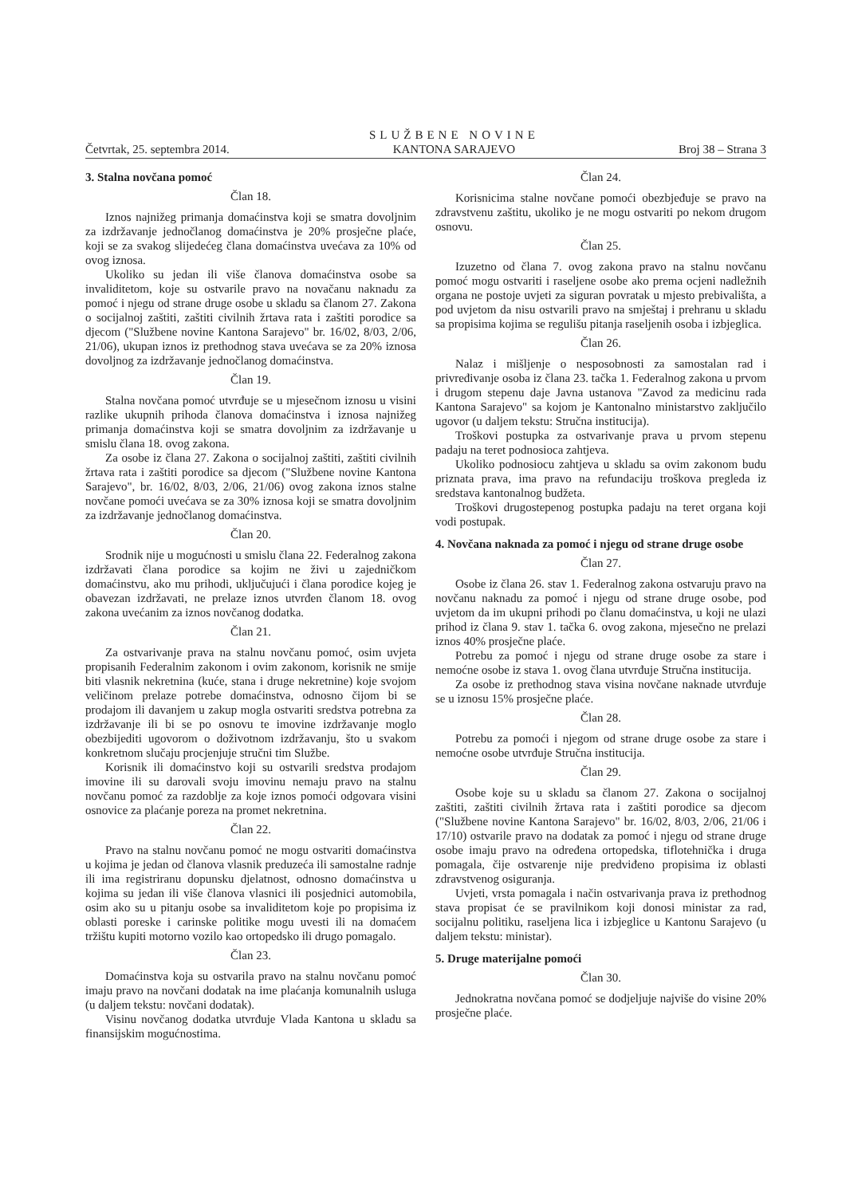Četvrtak, 25. septembra 2014.
SLUŽBENE NOVINE
KANTONA SARAJEVO
Broj 38 – Strana 3
3. Stalna novčana pomoć
Član 18.
Iznos najnižeg primanja domaćinstva koji se smatra dovoljnim za izdržavanje jednočlanog domaćinstva je 20% prosječne plaće, koji se za svakog slijedećeg člana domaćinstva uvećava za 10% od ovog iznosa.
Ukoliko su jedan ili više članova domaćinstva osobe sa invaliditetom, koje su ostvarile pravo na novačanu naknadu za pomoć i njegu od strane druge osobe u skladu sa članom 27. Zakona o socijalnoj zaštiti, zaštiti civilnih žrtava rata i zaštiti porodice sa djecom ("Službene novine Kantona Sarajevo" br. 16/02, 8/03, 2/06, 21/06), ukupan iznos iz prethodnog stava uvećava se za 20% iznosa dovoljnog za izdržavanje jednočlanog domaćinstva.
Član 19.
Stalna novčana pomoć utvrđuje se u mjesečnom iznosu u visini razlike ukupnih prihoda članova domaćinstva i iznosa najnižeg primanja domaćinstva koji se smatra dovoljnim za izdržavanje u smislu člana 18. ovog zakona.
Za osobe iz člana 27. Zakona o socijalnoj zaštiti, zaštiti civilnih žrtava rata i zaštiti porodice sa djecom ("Službene novine Kantona Sarajevo", br. 16/02, 8/03, 2/06, 21/06) ovog zakona iznos stalne novčane pomoći uvećava se za 30% iznosa koji se smatra dovoljnim za izdržavanje jednočlanog domaćinstva.
Član 20.
Srodnik nije u mogućnosti u smislu člana 22. Federalnog zakona izdržavati člana porodice sa kojim ne živi u zajedničkom domaćinstvu, ako mu prihodi, uključujući i člana porodice kojeg je obavezan izdržavati, ne prelaze iznos utvrđen članom 18. ovog zakona uvećanim za iznos novčanog dodatka.
Član 21.
Za ostvarivanje prava na stalnu novčanu pomoć, osim uvjeta propisanih Federalnim zakonom i ovim zakonom, korisnik ne smije biti vlasnik nekretnina (kuće, stana i druge nekretnine) koje svojom veličinom prelaze potrebe domaćinstva, odnosno čijom bi se prodajom ili davanjem u zakup mogla ostvariti sredstva potrebna za izdržavanje ili bi se po osnovu te imovine izdržavanje moglo obezbijediti ugovorom o doživotnom izdržavanju, što u svakom konkretnom slučaju procjenjuje stručni tim Službe.
Korisnik ili domaćinstvo koji su ostvarili sredstva prodajom imovine ili su darovali svoju imovinu nemaju pravo na stalnu novčanu pomoć za razdoblje za koje iznos pomoći odgovara visini osnovice za plaćanje poreza na promet nekretnina.
Član 22.
Pravo na stalnu novčanu pomoć ne mogu ostvariti domaćinstva u kojima je jedan od članova vlasnik preduzeća ili samostalne radnje ili ima registriranu dopunsku djelatnost, odnosno domaćinstva u kojima su jedan ili više članova vlasnici ili posjednici automobila, osim ako su u pitanju osobe sa invaliditetom koje po propisima iz oblasti poreske i carinske politike mogu uvesti ili na domaćem tržištu kupiti motorno vozilo kao ortopedsko ili drugo pomagalo.
Član 23.
Domaćinstva koja su ostvarila pravo na stalnu novčanu pomoć imaju pravo na novčani dodatak na ime plaćanja komunalnih usluga (u daljem tekstu: novčani dodatak).
Visinu novčanog dodatka utvrđuje Vlada Kantona u skladu sa finansijskim mogućnostima.
Član 24.
Korisnicima stalne novčane pomoći obezbjeđuje se pravo na zdravstvenu zaštitu, ukoliko je ne mogu ostvariti po nekom drugom osnovu.
Član 25.
Izuzetno od člana 7. ovog zakona pravo na stalnu novčanu pomoć mogu ostvariti i raseljene osobe ako prema ocjeni nadležnih organa ne postoje uvjeti za siguran povratak u mjesto prebivališta, a pod uvjetom da nisu ostvarili pravo na smještaj i prehranu u skladu sa propisima kojima se regulišu pitanja raseljenih osoba i izbjeglica.
Član 26.
Nalaz i mišljenje o nesposobnosti za samostalan rad i privređivanje osoba iz člana 23. tačka 1. Federalnog zakona u prvom i drugom stepenu daje Javna ustanova "Zavod za medicinu rada Kantona Sarajevo" sa kojom je Kantonalno ministarstvo zaključilo ugovor (u daljem tekstu: Stručna institucija).
Troškovi postupka za ostvarivanje prava u prvom stepenu padaju na teret podnosioca zahtjeva.
Ukoliko podnosiocu zahtjeva u skladu sa ovim zakonom budu priznata prava, ima pravo na refundaciju troškova pregleda iz sredstava kantonalnog budžeta.
Troškovi drugostepenog postupka padaju na teret organa koji vodi postupak.
4. Novčana naknada za pomoć i njegu od strane druge osobe
Član 27.
Osobe iz člana 26. stav 1. Federalnog zakona ostvaruju pravo na novčanu naknadu za pomoć i njegu od strane druge osobe, pod uvjetom da im ukupni prihodi po članu domaćinstva, u koji ne ulazi prihod iz člana 9. stav 1. tačka 6. ovog zakona, mjesečno ne prelazi iznos 40% prosječne plaće.
Potrebu za pomoć i njegu od strane druge osobe za stare i nemoćne osobe iz stava 1. ovog člana utvrđuje Stručna institucija.
Za osobe iz prethodnog stava visina novčane naknade utvrđuje se u iznosu 15% prosječne plaće.
Član 28.
Potrebu za pomoći i njegom od strane druge osobe za stare i nemoćne osobe utvrđuje Stručna institucija.
Član 29.
Osobe koje su u skladu sa članom 27. Zakona o socijalnoj zaštiti, zaštiti civilnih žrtava rata i zaštiti porodice sa djecom ("Službene novine Kantona Sarajevo" br. 16/02, 8/03, 2/06, 21/06 i 17/10) ostvarile pravo na dodatak za pomoć i njegu od strane druge osobe imaju pravo na određena ortopedska, tiflotehnička i druga pomagala, čije ostvarenje nije predviđeno propisima iz oblasti zdravstvenog osiguranja.
Uvjeti, vrsta pomagala i način ostvarivanja prava iz prethodnog stava propisat će se pravilnikom koji donosi ministar za rad, socijalnu politiku, raseljena lica i izbjeglice u Kantonu Sarajevo (u daljem tekstu: ministar).
5. Druge materijalne pomoći
Član 30.
Jednokratna novčana pomoć se dodjeljuje najviše do visine 20% prosječne plaće.